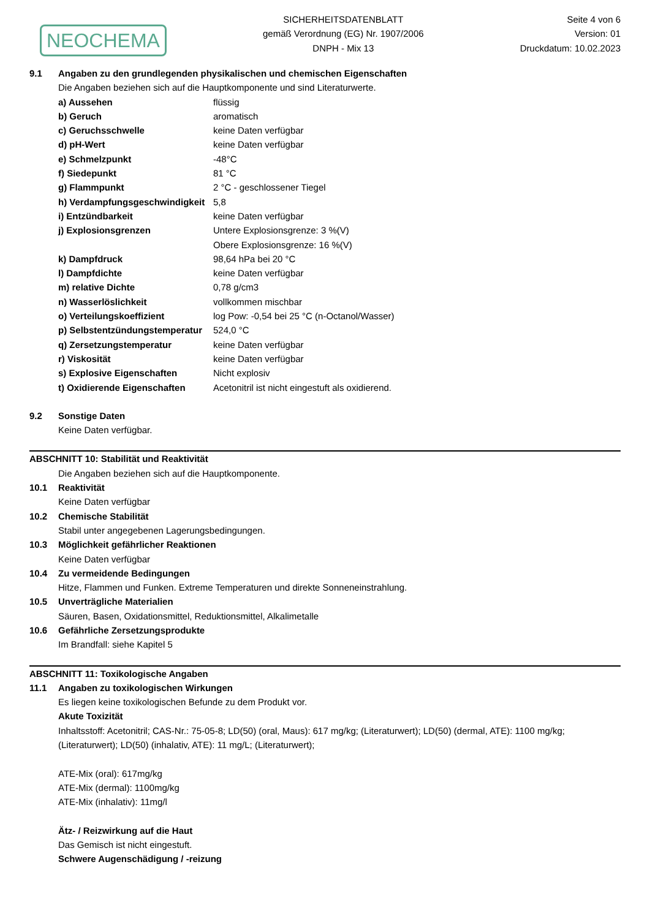NEOCHEMA
SICHERHEITSDATENBLATT
gemäß Verordnung (EG) Nr. 1907/2006
DNPH - Mix 13
Seite 4 von 6
Version: 01
Druckdatum: 10.02.2023
9.1 Angaben zu den grundlegenden physikalischen und chemischen Eigenschaften
Die Angaben beziehen sich auf die Hauptkomponente und sind Literaturwerte.
| a) Aussehen | flüssig |
| b) Geruch | aromatisch |
| c) Geruchsschwelle | keine Daten verfügbar |
| d) pH-Wert | keine Daten verfügbar |
| e) Schmelzpunkt | -48°C |
| f) Siedepunkt | 81 °C |
| g) Flammpunkt | 2 °C - geschlossener Tiegel |
| h) Verdampfungsgeschwindigkeit | 5,8 |
| i) Entzündbarkeit | keine Daten verfügbar |
| j) Explosionsgrenzen | Untere Explosionsgrenze: 3 %(V) Obere Explosionsgrenze: 16 %(V) |
| k) Dampfdruck | 98,64 hPa bei 20 °C |
| l) Dampfdichte | keine Daten verfügbar |
| m) relative Dichte | 0,78 g/cm3 |
| n) Wasserlöslichkeit | vollkommen mischbar |
| o) Verteilungskoeffizient | log Pow: -0,54 bei 25 °C (n-Octanol/Wasser) |
| p) Selbstentzündungstemperatur | 524,0 °C |
| q) Zersetzungstemperatur | keine Daten verfügbar |
| r) Viskosität | keine Daten verfügbar |
| s) Explosive Eigenschaften | Nicht explosiv |
| t) Oxidierende Eigenschaften | Acetonitril ist nicht eingestuft als oxidierend. |
9.2 Sonstige Daten
Keine Daten verfügbar.
ABSCHNITT 10: Stabilität und Reaktivität
Die Angaben beziehen sich auf die Hauptkomponente.
10.1 Reaktivität
Keine Daten verfügbar
10.2 Chemische Stabilität
Stabil unter angegebenen Lagerungsbedingungen.
10.3 Möglichkeit gefährlicher Reaktionen
Keine Daten verfügbar
10.4 Zu vermeidende Bedingungen
Hitze, Flammen und Funken. Extreme Temperaturen und direkte Sonneneinstrahlung.
10.5 Unverträgliche Materialien
Säuren, Basen, Oxidationsmittel, Reduktionsmittel, Alkalimetalle
10.6 Gefährliche Zersetzungsprodukte
Im Brandfall: siehe Kapitel 5
ABSCHNITT 11: Toxikologische Angaben
11.1 Angaben zu toxikologischen Wirkungen
Es liegen keine toxikologischen Befunde zu dem Produkt vor.
Akute Toxizität
Inhaltsstoff: Acetonitril; CAS-Nr.: 75-05-8; LD(50) (oral, Maus): 617 mg/kg; (Literaturwert); LD(50) (dermal, ATE): 1100 mg/kg; (Literaturwert); LD(50) (inhalativ, ATE): 11 mg/L; (Literaturwert);
ATE-Mix (oral): 617mg/kg
ATE-Mix (dermal): 1100mg/kg
ATE-Mix (inhalativ): 11mg/l
Ätz- / Reizwirkung auf die Haut
Das Gemisch ist nicht eingestuft.
Schwere Augenschädigung / -reizung